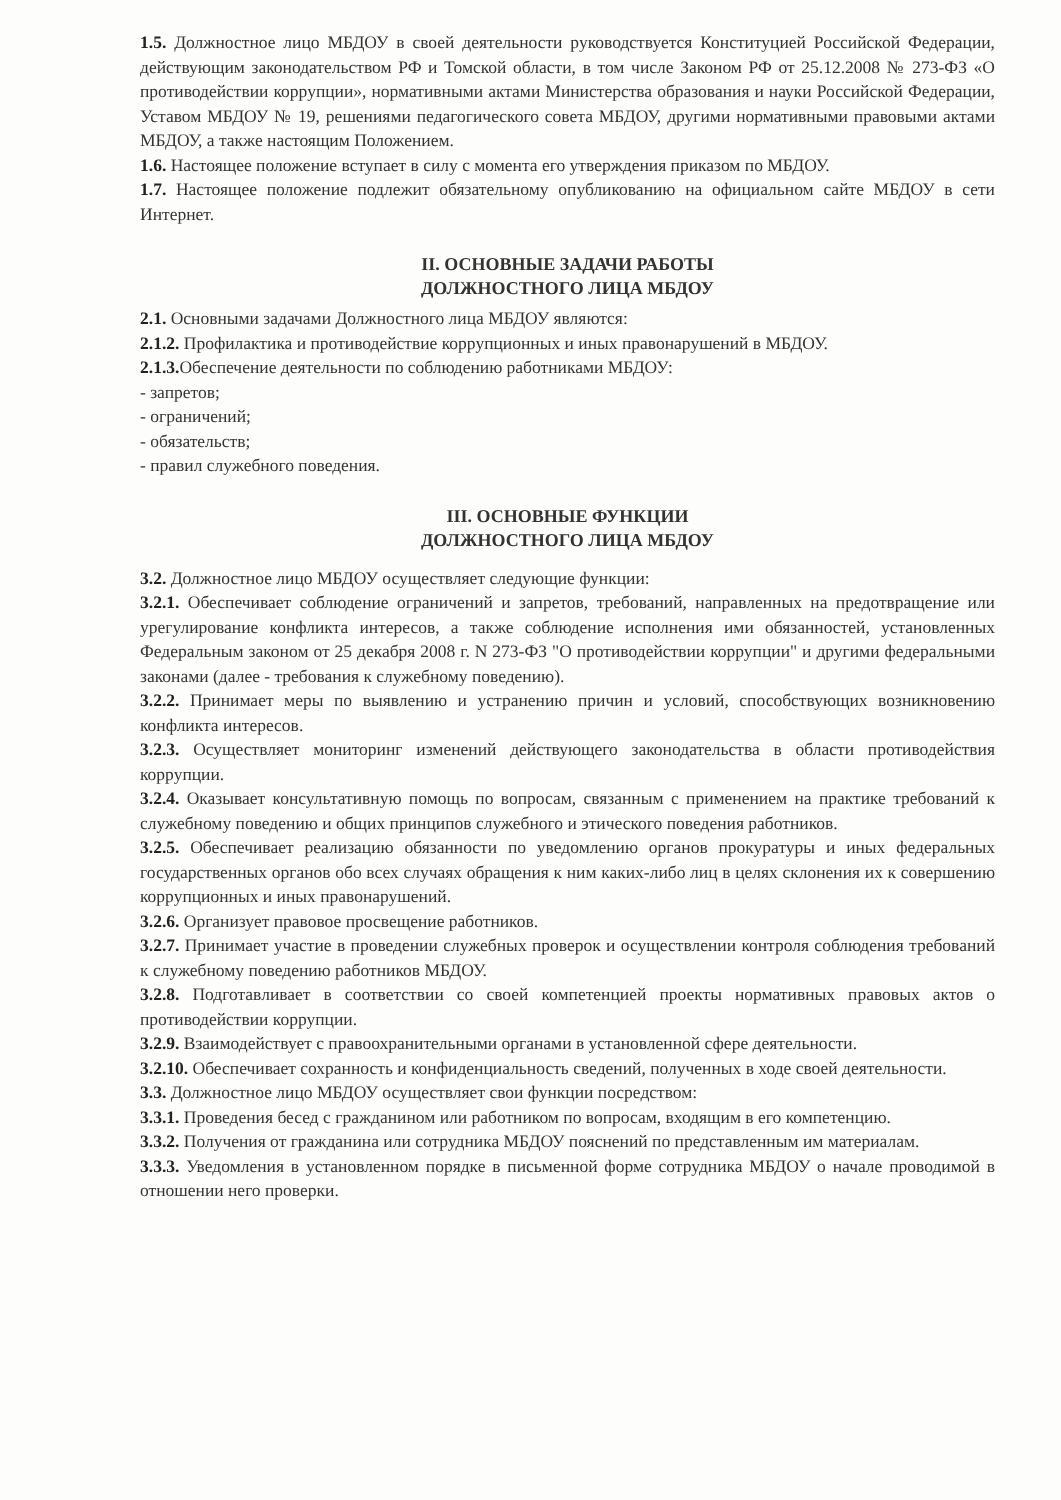1.5. Должностное лицо МБДОУ в своей деятельности руководствуется Конституцией Российской Федерации, действующим законодательством РФ и Томской области, в том числе Законом РФ от 25.12.2008 № 273-ФЗ «О противодействии коррупции», нормативными актами Министерства образования и науки Российской Федерации, Уставом МБДОУ № 19, решениями педагогического совета МБДОУ, другими нормативными правовыми актами МБДОУ, а также настоящим Положением.
1.6. Настоящее положение вступает в силу с момента его утверждения приказом по МБДОУ.
1.7. Настоящее положение подлежит обязательному опубликованию на официальном сайте МБДОУ в сети Интернет.
II. ОСНОВНЫЕ ЗАДАЧИ РАБОТЫ
ДОЛЖНОСТНОГО ЛИЦА МБДОУ
2.1. Основными задачами Должностного лица МБДОУ являются:
2.1.2. Профилактика и противодействие коррупционных и иных правонарушений в МБДОУ.
2.1.3. Обеспечение деятельности по соблюдению работниками МБДОУ:
- запретов;
- ограничений;
- обязательств;
- правил служебного поведения.
III. ОСНОВНЫЕ ФУНКЦИИ
ДОЛЖНОСТНОГО ЛИЦА МБДОУ
3.2. Должностное лицо МБДОУ осуществляет следующие функции:
3.2.1. Обеспечивает соблюдение ограничений и запретов, требований, направленных на предотвращение или урегулирование конфликта интересов, а также соблюдение исполнения ими обязанностей, установленных Федеральным законом от 25 декабря 2008 г. N 273-ФЗ "О противодействии коррупции" и другими федеральными законами (далее - требования к служебному поведению).
3.2.2. Принимает меры по выявлению и устранению причин и условий, способствующих возникновению конфликта интересов.
3.2.3. Осуществляет мониторинг изменений действующего законодательства в области противодействия коррупции.
3.2.4. Оказывает консультативную помощь по вопросам, связанным с применением на практике требований к служебному поведению и общих принципов служебного и этического поведения работников.
3.2.5. Обеспечивает реализацию обязанности по уведомлению органов прокуратуры и иных федеральных государственных органов обо всех случаях обращения к ним каких-либо лиц в целях склонения их к совершению коррупционных и иных правонарушений.
3.2.6. Организует правовое просвещение работников.
3.2.7. Принимает участие в проведении служебных проверок и осуществлении контроля соблюдения требований к служебному поведению работников МБДОУ.
3.2.8. Подготавливает в соответствии со своей компетенцией проекты нормативных правовых актов о противодействии коррупции.
3.2.9. Взаимодействует с правоохранительными органами в установленной сфере деятельности.
3.2.10. Обеспечивает сохранность и конфиденциальность сведений, полученных в ходе своей деятельности.
3.3. Должностное лицо МБДОУ осуществляет свои функции посредством:
3.3.1. Проведения бесед с гражданином или работником по вопросам, входящим в его компетенцию.
3.3.2. Получения от гражданина или сотрудника МБДОУ пояснений по представленным им материалам.
3.3.3. Уведомления в установленном порядке в письменной форме сотрудника МБДОУ о начале проводимой в отношении него проверки.